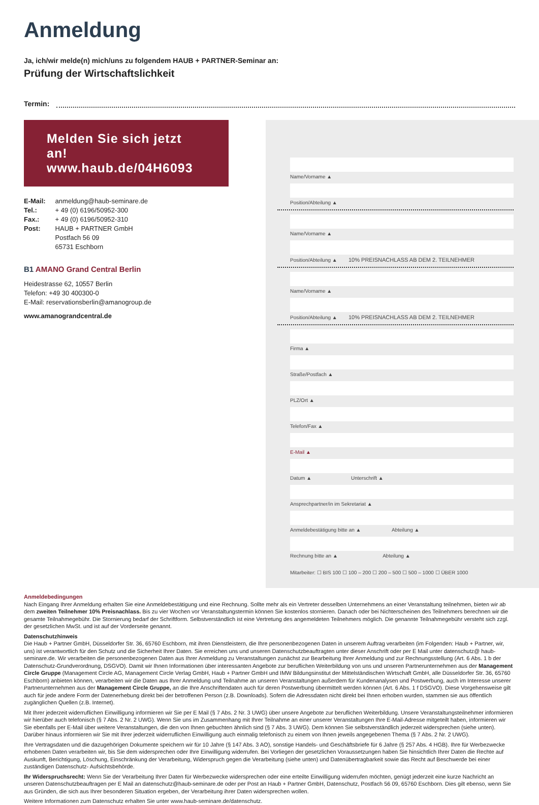Anmeldung
Ja, ich/wir melde(n) mich/uns zu folgendem HAUB + PARTNER-Seminar an:
Prüfung der Wirtschaftslichkeit
Termin:
Melden Sie sich jetzt an!
www.haub.de/04H6093
E-Mail: anmeldung@haub-seminare.de
Tel.: + 49 (0) 6196/50952-300
Fax.: + 49 (0) 6196/50952-310
Post: HAUB + PARTNER GmbH
Postfach 56 09
65731 Eschborn
B1 AMANO Grand Central Berlin
Heidestrasse 62, 10557 Berlin
Telefon: +49 30 400300-0
E-Mail: reservationsberlin@amanogroup.de
www.amanograndcentral.de
Name/Vorname ▲
Position/Abteilung ▲
Name/Vorname ▲
Position/Abteilung ▲ 10% PREISNACHLASS AB DEM 2. TEILNEHMER
Name/Vorname ▲
Position/Abteilung ▲ 10% PREISNACHLASS AB DEM 2. TEILNEHMER
Firma ▲
Straße/Postfach ▲
PLZ/Ort ▲
Telefon/Fax ▲
E-Mail ▲
Datum ▲ Unterschrift ▲
Ansprechpartner/in im Sekretariat ▲
Anmeldebestätigung bitte an ▲ Abteilung ▲
Rechnung bitte an ▲ Abteilung ▲
Mitarbeiter: ☐ BIS 100 ☐ 100 – 200 ☐ 200 – 500 ☐ 500 – 1000 ☐ ÜBER 1000
Anmeldebedingungen
Nach Eingang Ihrer Anmeldung erhalten Sie eine Anmeldebestätigung und eine Rechnung. Sollte mehr als ein Vertreter desselben Unternehmens an einer Veranstaltung teilnehmen, bieten wir ab dem zweiten Teilnehmer 10% Preisnachlass. Bis zu vier Wochen vor Veranstaltungstermin können Sie kostenlos stornieren. Danach oder bei Nichterscheinen des Teilnehmers berechnen wir die gesamte Teilnahmegebühr. Die Stornierung bedarf der Schriftform. Selbstverständlich ist eine Vertretung des angemeldeten Teilnehmers möglich. Die genannte Teilnahmegebühr versteht sich zzgl. der gesetzlichen MwSt. und ist auf der Vorderseite genannt.
Datenschutzhinweis
Die Haub + Partner GmbH, Düsseldorfer Str. 36, 65760 Eschborn, mit ihren Dienstleistern, die Ihre personenbezogenen Daten in unserem Auftrag verarbeiten (im Folgenden: Haub + Partner, wir, uns) ist verantwortlich für den Schutz und die Sicherheit Ihrer Daten. Sie erreichen uns und unseren Datenschutzbeauftragten unter dieser Anschrift oder per E Mail unter datenschutz@ haub-seminare.de. Wir verarbeiten die personenbezogenen Daten aus Ihrer Anmeldung zu Veranstaltungen zunächst zur Bearbeitung Ihrer Anmeldung und zur Rechnungsstellung (Art. 6 Abs. 1 b der Datenschutz-Grundverordnung, DSGVO). Damit wir Ihnen Informationen über interessanten Angebote zur beruflichen Weiterbildung von uns und unseren Partnerunternehmen aus der Management Circle Gruppe (Management Circle AG, Management Circle Verlag GmbH, Haub + Partner GmbH und IMW Bildungsinstitut der Mittelständischen Wirtschaft GmbH, alle Düsseldorfer Str. 36, 65760 Eschborn) anbieten können, verarbeiten wir die Daten aus Ihrer Anmeldung und Teilnahme an unseren Veranstaltungen außerdem für Kundenanalysen und Postwerbung, auch im Interesse unserer Partnerunternehmen aus der Management Circle Gruppe, an die Ihre Anschriftendaten auch für deren Postwerbung übermittelt werden können (Art. 6 Abs. 1 f DSGVO). Diese Vorgehensweise gilt auch für jede andere Form der Datenerhebung direkt bei der betroffenen Person (z.B. Downloads). Sofern die Adressdaten nicht direkt bei Ihnen erhoben wurden, stammen sie aus öffentlich zugänglichen Quellen (z.B. Internet).
Mit Ihrer jederzeit widerruflichen Einwilligung informieren wir Sie per E Mail (§ 7 Abs. 2 Nr. 3 UWG) über unsere Angebote zur beruflichen Weiterbildung. Unsere Veranstaltungsteilnehmer informieren wir hierüber auch telefonisch (§ 7 Abs. 2 Nr. 2 UWG). Wenn Sie uns im Zusammenhang mit Ihrer Teilnahme an einer unserer Veranstaltungen Ihre E-Mail-Adresse mitgeteilt haben, informieren wir Sie ebenfalls per E-Mail über weitere Veranstaltungen, die den von Ihnen gebuchten ähnlich sind (§ 7 Abs. 3 UWG). Dem können Sie selbstverständlich jederzeit widersprechen (siehe unten). Darüber hinaus informieren wir Sie mit Ihrer jederzeit widerruflichen Einwilligung auch einmalig telefonisch zu einem von Ihnen jeweils angegebenen Thema (§ 7 Abs. 2 Nr. 2 UWG).
Ihre Vertragsdaten und die dazugehörigen Dokumente speichern wir für 10 Jahre (§ 147 Abs. 3 AO), sonstige Handels- und Geschäftsbriefe für 6 Jahre (§ 257 Abs. 4 HGB). Ihre für Werbezwecke erhobenen Daten verarbeiten wir, bis Sie dem widersprechen oder Ihre Einwilligung widerrufen. Bei Vorliegen der gesetzlichen Voraussetzungen haben Sie hinsichtlich Ihrer Daten die Rechte auf Auskunft, Berichtigung, Löschung, Einschränkung der Verarbeitung, Widerspruch gegen die Verarbeitung (siehe unten) und Datenübertragbarkeit sowie das Recht auf Beschwerde bei einer zuständigen Datenschutz- Aufsichtsbehörde.
Ihr Widerspruchsrecht: Wenn Sie der Verarbeitung Ihrer Daten für Werbezwecke widersprechen oder eine erteilte Einwilligung widerrufen möchten, genügt jederzeit eine kurze Nachricht an unseren Datenschutzbeauftragen per E Mail an datenschutz@haub-seminare.de oder per Post an Haub + Partner GmbH, Datenschutz, Postfach 56 09, 65760 Eschborn. Dies gilt ebenso, wenn Sie aus Gründen, die sich aus Ihrer besonderen Situation ergeben, der Verarbeitung ihrer Daten widersprechen wollen.
Weitere Informationen zum Datenschutz erhalten Sie unter www.haub-seminare.de/datenschutz.